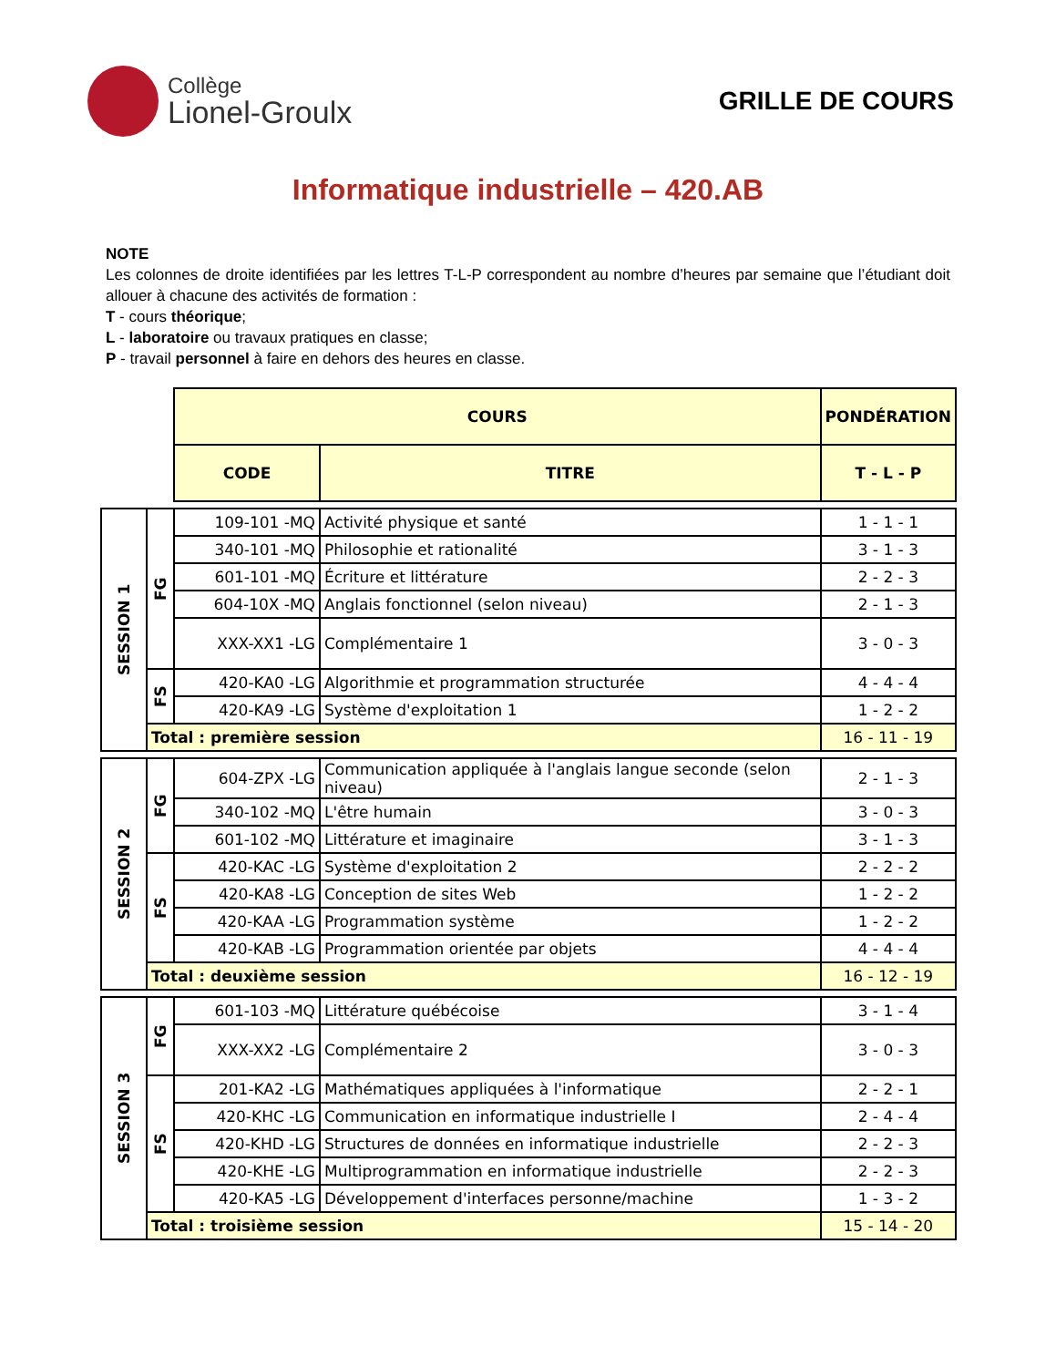Collège
Lionel-Groulx
GRILLE DE COURS
Informatique industrielle – 420.AB
NOTE
Les colonnes de droite identifiées par les lettres T-L-P correspondent au nombre d’heures par semaine que l’étudiant doit allouer à chacune des activités de formation :
T - cours théorique;
L - laboratoire ou travaux pratiques en classe;
P - travail personnel à faire en dehors des heures en classe.
| | | COURS | | PONDÉRATION |
| | | CODE | TITRE | T - L - P |
| SESSION 1 | FG | 109-101 -MQ | Activité physique et santé | 1 - 1 - 1 |
| | | 340-101 -MQ | Philosophie et rationalité | 3 - 1 - 3 |
| | | 601-101 -MQ | Écriture et littérature | 2 - 2 - 3 |
| | | 604-10X -MQ | Anglais fonctionnel (selon niveau) | 2 - 1 - 3 |
| | | XXX-XX1 -LG | Complémentaire 1 | 3 - 0 - 3 |
| | FS | 420-KA0 -LG | Algorithmie et programmation structurée | 4 - 4 - 4 |
| | | 420-KA9 -LG | Système d'exploitation 1 | 1 - 2 - 2 |
| | Total : première session | | | 16 - 11 - 19 |
| SESSION 2 | FG | 604-ZPX -LG | Communication appliquée à l'anglais langue seconde (selon niveau) | 2 - 1 - 3 |
| | | 340-102 -MQ | L'être humain | 3 - 0 - 3 |
| | | 601-102 -MQ | Littérature et imaginaire | 3 - 1 - 3 |
| | FS | 420-KAC -LG | Système d'exploitation 2 | 2 - 2 - 2 |
| | | 420-KA8 -LG | Conception de sites Web | 1 - 2 - 2 |
| | | 420-KAA -LG | Programmation système | 1 - 2 - 2 |
| | | 420-KAB -LG | Programmation orientée par objets | 4 - 4 - 4 |
| | Total : deuxième session | | | 16 - 12 - 19 |
| SESSION 3 | FG | 601-103 -MQ | Littérature québécoise | 3 - 1 - 4 |
| | | XXX-XX2 -LG | Complémentaire 2 | 3 - 0 - 3 |
| | FS | 201-KA2 -LG | Mathématiques appliquées à l'informatique | 2 - 2 - 1 |
| | | 420-KHC -LG | Communication en informatique industrielle I | 2 - 4 - 4 |
| | | 420-KHD -LG | Structures de données en informatique industrielle | 2 - 2 - 3 |
| | | 420-KHE -LG | Multiprogrammation en informatique industrielle | 2 - 2 - 3 |
| | | 420-KA5 -LG | Développement d'interfaces personne/machine | 1 - 3 - 2 |
| | Total : troisième session | | | 15 - 14 - 20 |